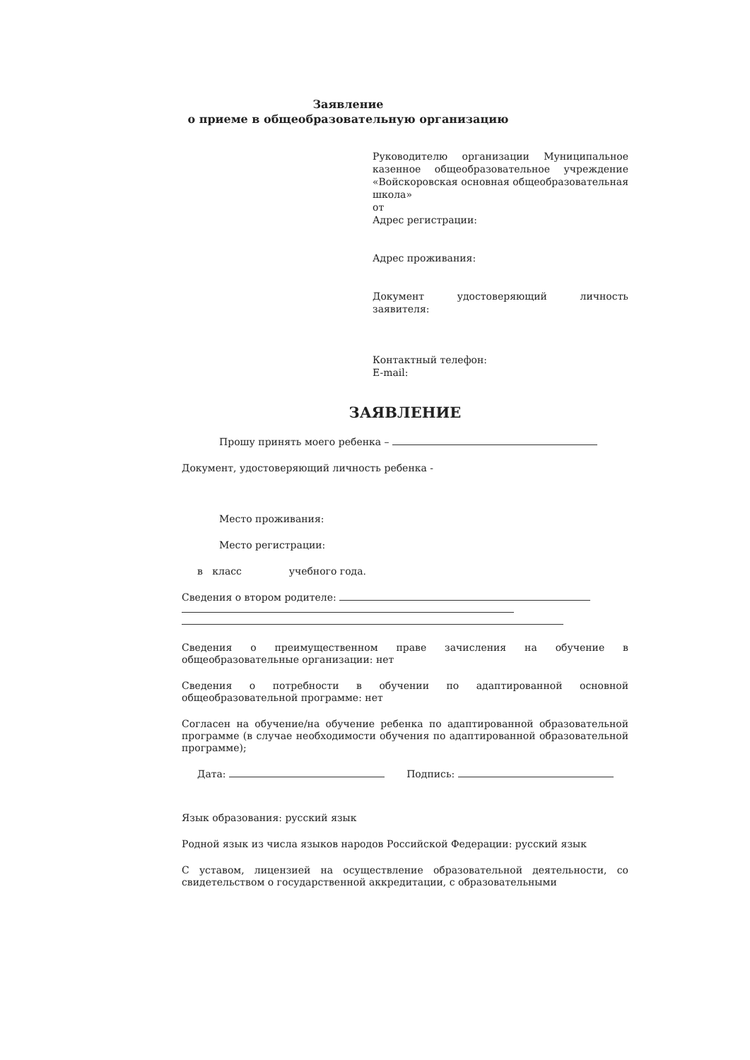Заявление
о приеме в общеобразовательную организацию
Руководителю организации Муниципальное казенное общеобразовательное учреждение «Войскоровская основная общеобразовательная школа»
от
Адрес регистрации:
Адрес проживания:
Документ удостоверяющий личность заявителя:
Контактный телефон:
E-mail:
ЗАЯВЛЕНИЕ
Прошу принять моего ребенка –
Документ, удостоверяющий личность ребенка -
Место проживания:
Место регистрации:
в класс учебного года.
Сведения о втором родителе:
Сведения о преимущественном праве зачисления на обучение в общеобразовательные организации: нет
Сведения о потребности в обучении по адаптированной основной общеобразовательной программе: нет
Согласен на обучение/на обучение ребенка по адаптированной образовательной программе (в случае необходимости обучения по адаптированной образовательной программе);
Дата: Подпись:
Язык образования: русский язык
Родной язык из числа языков народов Российской Федерации: русский язык
С уставом, лицензией на осуществление образовательной деятельности, со свидетельством о государственной аккредитации, с образовательными